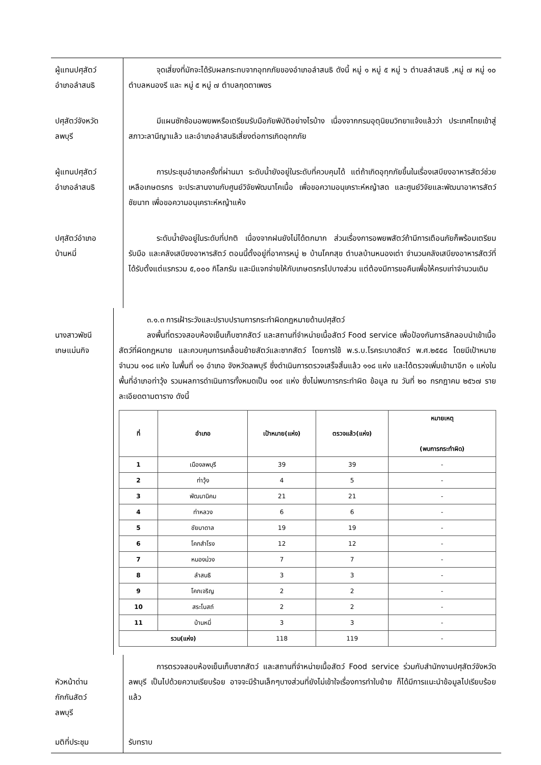ผู้แทนปศุสัตว์
อำเภอลำสนธิ
จุดเสี่ยงที่มักจะได้รับผลกระทบจากอุทกภัยของอำเภอลำสนธิ ดังนี้ หมู่ ๑ หมู่ ๕ หมู่ ๖ ตำบลลำสนธิ ,หมู่ ๗ หมู่ ๑๐ ตำบลหนองรี และ หมู่ ๕ หมู่ ๗ ตำบลกุดตาเพชร
ปศุสัตว์จังหวัด
ลพบุรี
มีแผนซักซ้อมอพยพหรือเตรียมรับมือภัยพิบัติอย่างไรบ้าง เนื่องจากกรมอุตุนิยมวิทยาแจ้งแล้วว่า ประเทศไทยเข้าสู่สภาวะลานีญาแล้ว และอำเภอลำสนธิเสี่ยงต่อการเกิดอุทกภัย
ผู้แทนปศุสัตว์
อำเภอลำสนธิ
การประชุมอำเภอครั้งที่ผ่านมา ระดับน้ำยังอยู่ในระดับที่ควบคุมได้ แต่ถ้าเกิดอุทุกภัยขึ้นในเรื่องเสบียงอาหารสัตว์ช่วยเหลือเกษตรกร จะประสานงานกับศูนย์วิจัยพัฒนาโคเนื้อ เพื่อขอความอนุเคราะห์หญ้าสด และศูนย์วิจัยและพัฒนาอาหารสัตว์ชัยนาท เพื่อขอความอนุเคราะห์หญ้าแห้ง
ปศุสัตว์อำเภอ
บ้านหมี่
ระดับน้ำยังอยู่ในระดับที่ปกติ เนื่องจากฝนยังไม่ได้ตกมาก ส่วนเรื่องการอพยพสัตว์ถ้ามีการเตือนภัยก็พร้อมเตรียมรับมือ และคลังเสบียงอาหารสัตว์ ตอนนี้ตั้งอยู่ที่อาคารหมู่ ๒ บ้านโคกสุข ตำบลบ้านหนองเต่า จำนวนคลังเสบียงอาหารสัตว์ที่ได้รับตั้งแต่แรกรวม ๕,๐๐๐ กิโลกรัม และมีแจกจ่ายให้กับเกษตรกรไปบางส่วน แต่ต้องมีการขอคืนเพื่อให้ครบเท่าจำนวนเดิม
นางสาวพัชนี
เกษแม่นกิจ
๓.๑.๓ การเฝ้าระวังและปราบปรามการกระทำผิดกฎหมายด้านปศุสัตว์
ลงพื้นที่ตรวจสอบห้องเย็นเก็บซากสัตว์ และสถานที่จำหน่ายเนื้อสัตว์ Food service เพื่อป้องกันการลักลอบนำเข้าเนื้อสัตว์ที่ผิดกฎหมาย และควบคุมการเคลื่อนย้ายสัตว์และซากสัตว์ โดยการใช้ พ.ร.บ.โรคระบาดสัตว์ พ.ศ.๒๕๕๘ โดยมีเป้าหมายจำนวน ๑๑๘ แห่ง ในพื้นที่ ๑๑ อำเภอ จังหวัดลพบุรี ซึ่งดำเนินการตรวจเสร็จสิ้นแล้ว ๑๑๘ แห่ง และได้ตรวจเพิ่มเข้ามาอีก ๑ แห่งในพื้นที่อำเภอท่าวุ้ง รวมผลการดำเนินการทั้งหมดเป็น ๑๑๙ แห่ง ซึ่งไม่พบการกระทำผิด ข้อมูล ณ วันที่ ๒๐ กรกฎาคม ๒๕๖๗ รายละเอียดตามตาราง ดังนี้
| ที่ | อำเภอ | เป้าหมาย(แห่ง) | ตรวจแล้ว(แห่ง) | หมายเหตุ (พบการกระทำผิด) |
| --- | --- | --- | --- | --- |
| 1 | เมืองลพบุรี | 39 | 39 | - |
| 2 | ท่าวุ้ง | 4 | 5 | - |
| 3 | พัฒนานิคม | 21 | 21 | - |
| 4 | ท่าหลวง | 6 | 6 | - |
| 5 | ชัยบาดาล | 19 | 19 | - |
| 6 | โคกสำโรง | 12 | 12 | - |
| 7 | หนองม่วง | 7 | 7 | - |
| 8 | ลำสนธิ | 3 | 3 | - |
| 9 | โคกเจริญ | 2 | 2 | - |
| 10 | สระโบสถ์ | 2 | 2 | - |
| 11 | บ้านหมี่ | 3 | 3 | - |
| รวม(แห่ง) | | 118 | 119 | - |
หัวหน้าด่าน
กักกันสัตว์
ลพบุรี
การตรวจสอบห้องเย็นเก็บซากสัตว์ และสถานที่จำหน่ายเนื้อสัตว์ Food service ร่วมกับสำนักงานปศุสัตว์จังหวัดลพบุรี เป็นไปด้วยความเรียบร้อย อาจจะมีร้านเล็กๆบางส่วนที่ยังไม่เข้าใจเรื่องการทำใบย้าย ก็ได้มีการแนะนำข้อมูลไปเรียบร้อยแล้ว
มติที่ประชุม
รับทราบ